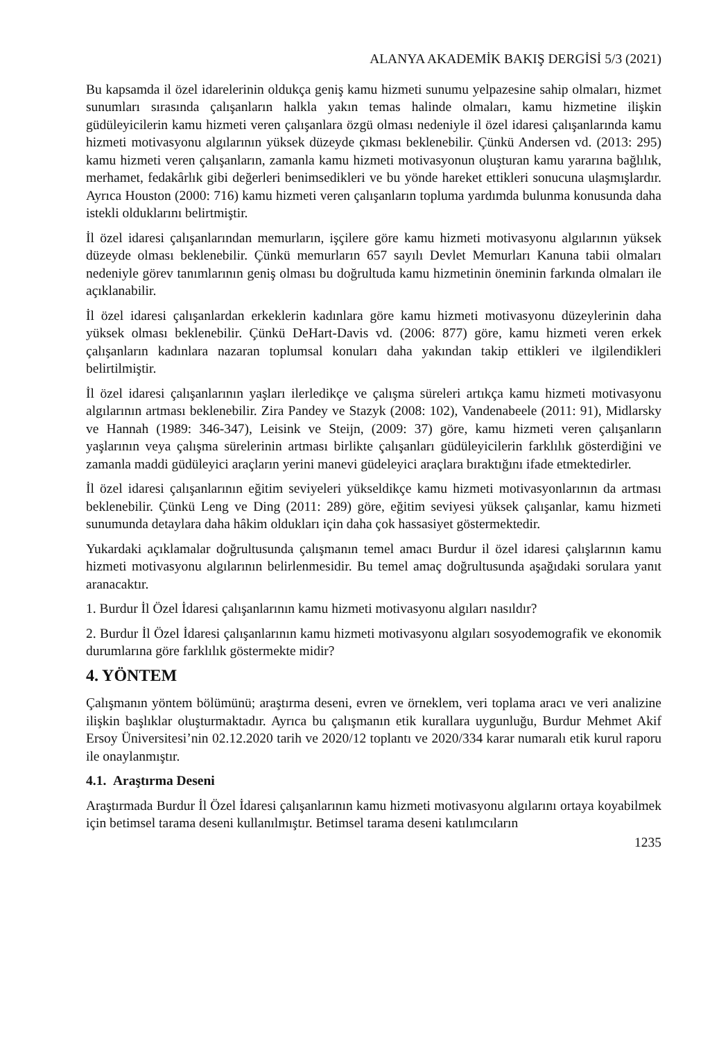ALANYA AKADEMİK BAKIŞ DERGİSİ 5/3 (2021)
Bu kapsamda il özel idarelerinin oldukça geniş kamu hizmeti sunumu yelpazesine sahip olmaları, hizmet sunumları sırasında çalışanların halkla yakın temas halinde olmaları, kamu hizmetine ilişkin güdüleyicilerin kamu hizmeti veren çalışanlara özgü olması nedeniyle il özel idaresi çalışanlarında kamu hizmeti motivasyonu algılarının yüksek düzeyde çıkması beklenebilir. Çünkü Andersen vd. (2013: 295) kamu hizmeti veren çalışanların, zamanla kamu hizmeti motivasyonun oluşturan kamu yararına bağlılık, merhamet, fedakârlık gibi değerleri benimsedikleri ve bu yönde hareket ettikleri sonucuna ulaşmışlardır. Ayrıca Houston (2000: 716) kamu hizmeti veren çalışanların topluma yardımda bulunma konusunda daha istekli olduklarını belirtmiştir.
İl özel idaresi çalışanlarından memurların, işçilere göre kamu hizmeti motivasyonu algılarının yüksek düzeyde olması beklenebilir. Çünkü memurların 657 sayılı Devlet Memurları Kanuna tabii olmaları nedeniyle görev tanımlarının geniş olması bu doğrultuda kamu hizmetinin öneminin farkında olmaları ile açıklanabilir.
İl özel idaresi çalışanlardan erkeklerin kadınlara göre kamu hizmeti motivasyonu düzeylerinin daha yüksek olması beklenebilir. Çünkü DeHart-Davis vd. (2006: 877) göre, kamu hizmeti veren erkek çalışanların kadınlara nazaran toplumsal konuları daha yakından takip ettikleri ve ilgilendikleri belirtilmiştir.
İl özel idaresi çalışanlarının yaşları ilerledikçe ve çalışma süreleri artıkça kamu hizmeti motivasyonu algılarının artması beklenebilir. Zira Pandey ve Stazyk (2008: 102), Vandenabeele (2011: 91), Midlarsky ve Hannah (1989: 346-347), Leisink ve Steijn, (2009: 37) göre, kamu hizmeti veren çalışanların yaşlarının veya çalışma sürelerinin artması birlikte çalışanları güdüleyicilerin farklılık gösterdiğini ve zamanla maddi güdüleyici araçların yerini manevi güdeleyici araçlara bıraktığını ifade etmektedirler.
İl özel idaresi çalışanlarının eğitim seviyeleri yükseldikçe kamu hizmeti motivasyonlarının da artması beklenebilir. Çünkü Leng ve Ding (2011: 289) göre, eğitim seviyesi yüksek çalışanlar, kamu hizmeti sunumunda detaylara daha hâkim oldukları için daha çok hassasiyet göstermektedir.
Yukardaki açıklamalar doğrultusunda çalışmanın temel amacı Burdur il özel idaresi çalışlarının kamu hizmeti motivasyonu algılarının belirlenmesidir. Bu temel amaç doğrultusunda aşağıdaki sorulara yanıt aranacaktır.
1. Burdur İl Özel İdaresi çalışanlarının kamu hizmeti motivasyonu algıları nasıldır?
2. Burdur İl Özel İdaresi çalışanlarının kamu hizmeti motivasyonu algıları sosyodemografik ve ekonomik durumlarına göre farklılık göstermekte midir?
4. YÖNTEM
Çalışmanın yöntem bölümünü; araştırma deseni, evren ve örneklem, veri toplama aracı ve veri analizine ilişkin başlıklar oluşturmaktadır. Ayrıca bu çalışmanın etik kurallara uygunluğu, Burdur Mehmet Akif Ersoy Üniversitesi’nin 02.12.2020 tarih ve 2020/12 toplantı ve 2020/334 karar numaralı etik kurul raporu ile onaylanmıştır.
4.1. Araştırma Deseni
Araştırmada Burdur İl Özel İdaresi çalışanlarının kamu hizmeti motivasyonu algılarını ortaya koyabilmek için betimsel tarama deseni kullanılmıştır. Betimsel tarama deseni katılımcıların
1235